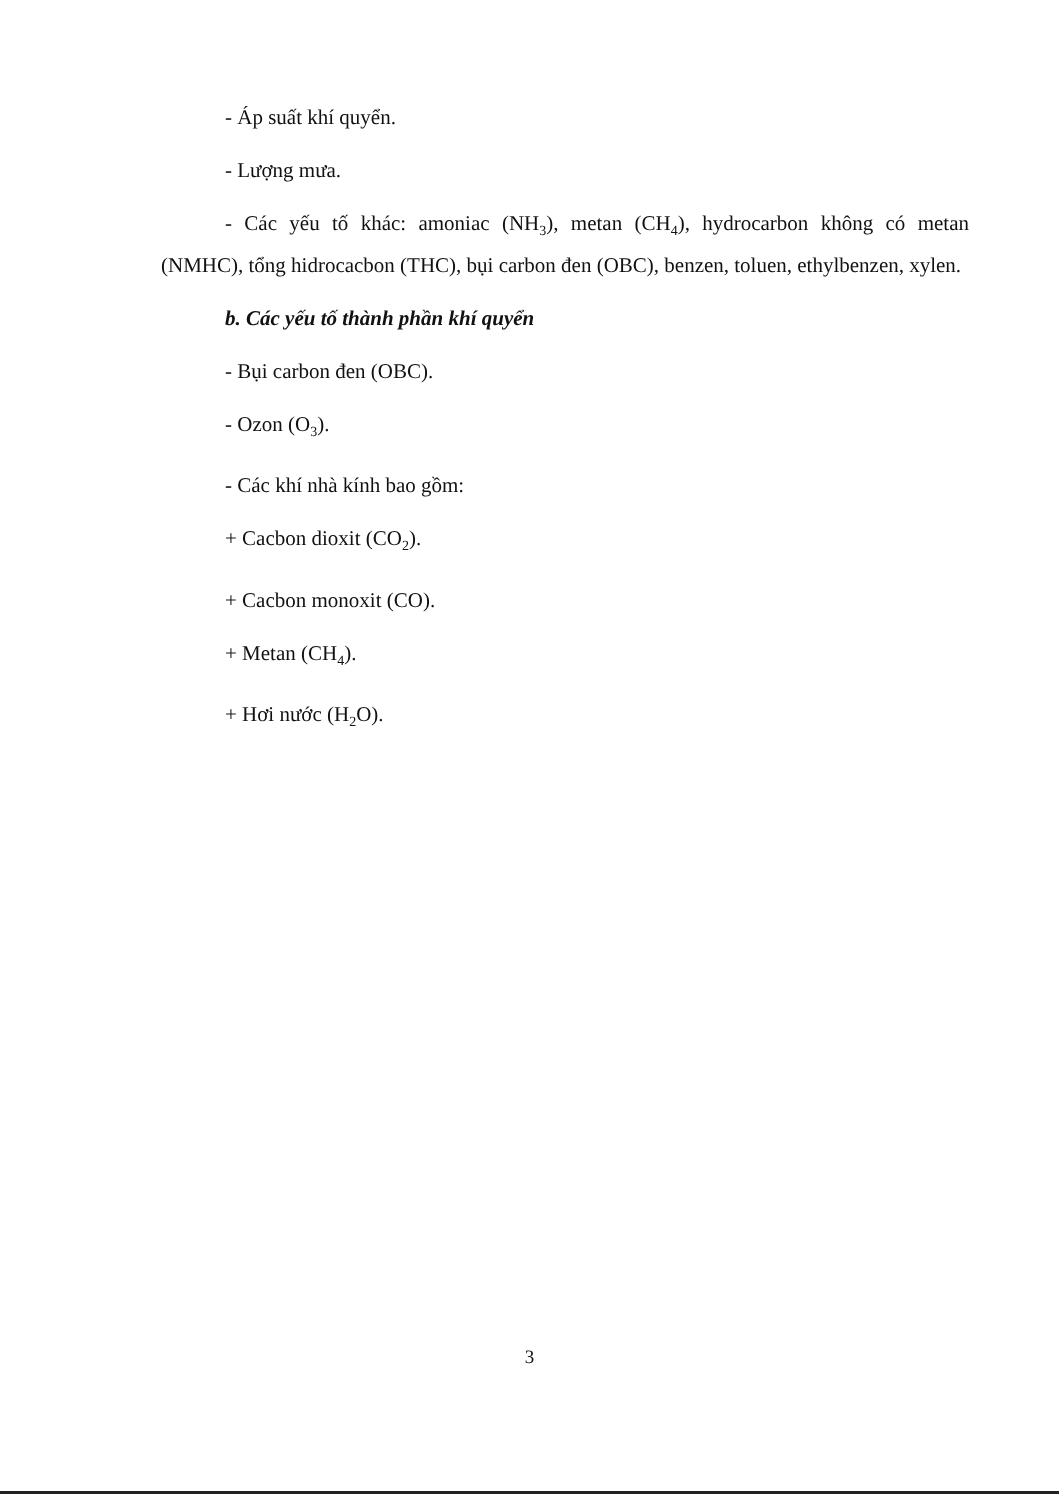- Áp suất khí quyển.
- Lượng mưa.
- Các yếu tố khác: amoniac (NH<sub>3</sub>), metan (CH<sub>4</sub>), hydrocarbon không có metan (NMHC), tổng hidrocacbon (THC), bụi carbon đen (OBC), benzen, toluen, ethylbenzen, xylen.
b. Các yếu tố thành phần khí quyển
- Bụi carbon đen (OBC).
- Ozon (O<sub>3</sub>).
- Các khí nhà kính bao gồm:
+ Cacbon dioxit (CO<sub>2</sub>).
+ Cacbon monoxit (CO).
+ Metan (CH<sub>4</sub>).
+ Hơi nước (H<sub>2</sub>O).
3